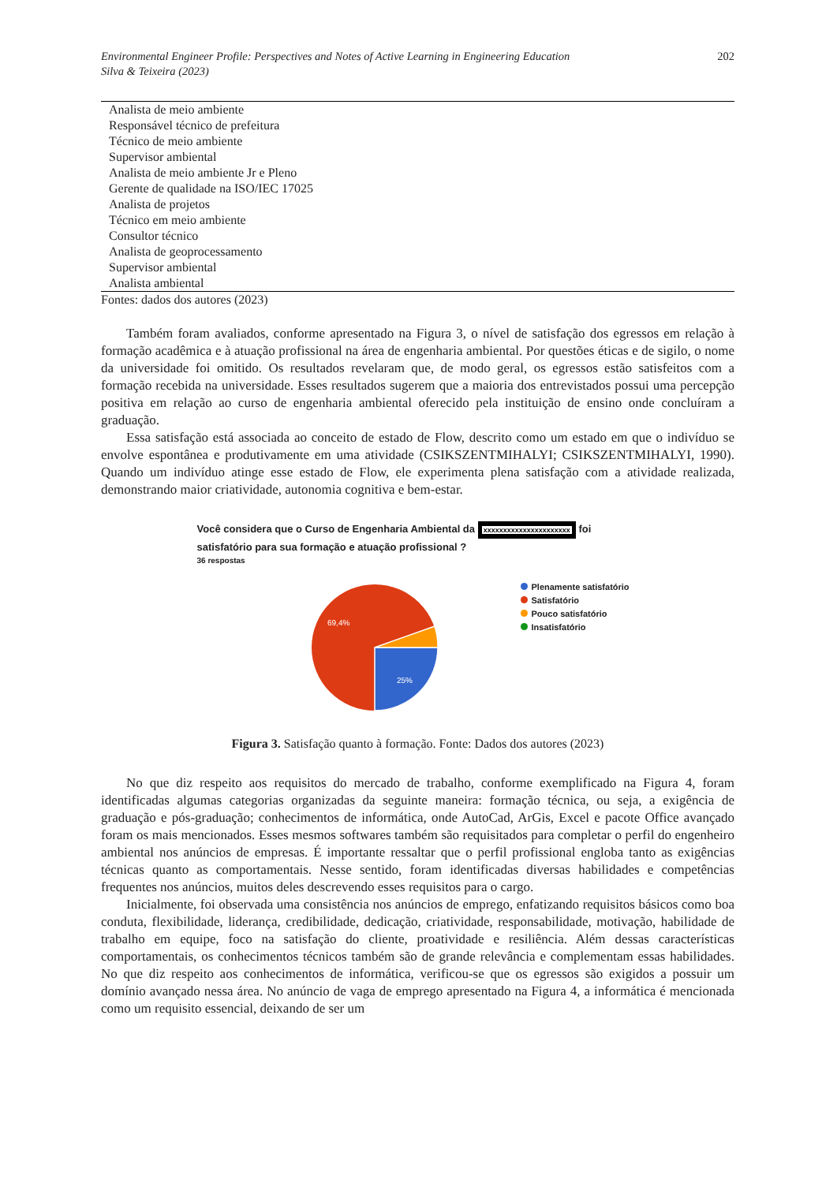Environmental Engineer Profile: Perspectives and Notes of Active Learning in Engineering Education
Silva & Teixeira (2023)
202
| Analista de meio ambiente |
| Responsável técnico de prefeitura |
| Técnico de meio ambiente |
| Supervisor ambiental |
| Analista de meio ambiente Jr e Pleno |
| Gerente de qualidade na ISO/IEC 17025 |
| Analista de projetos |
| Técnico em meio ambiente |
| Consultor técnico |
| Analista de geoprocessamento |
| Supervisor ambiental |
| Analista ambiental |
Fontes: dados dos autores (2023)
Também foram avaliados, conforme apresentado na Figura 3, o nível de satisfação dos egressos em relação à formação acadêmica e à atuação profissional na área de engenharia ambiental. Por questões éticas e de sigilo, o nome da universidade foi omitido. Os resultados revelaram que, de modo geral, os egressos estão satisfeitos com a formação recebida na universidade. Esses resultados sugerem que a maioria dos entrevistados possui uma percepção positiva em relação ao curso de engenharia ambiental oferecido pela instituição de ensino onde concluíram a graduação.
Essa satisfação está associada ao conceito de estado de Flow, descrito como um estado em que o indivíduo se envolve espontânea e produtivamente em uma atividade (CSIKSZENTMIHALYI; CSIKSZENTMIHALYI, 1990). Quando um indivíduo atinge esse estado de Flow, ele experimenta plena satisfação com a atividade realizada, demonstrando maior criatividade, autonomia cognitiva e bem-estar.
Você considera que o Curso de Engenharia Ambiental da xxxxxxxxxxxxxxxxxxxxxx foi
satisfatório para sua formação e atuação profissional ?
36 respostas
69,4%
25%
Plenamente satisfatório
Satisfatório
Pouco satisfatório
Insatisfatório
Figura 3. Satisfação quanto à formação. Fonte: Dados dos autores (2023)
No que diz respeito aos requisitos do mercado de trabalho, conforme exemplificado na Figura 4, foram identificadas algumas categorias organizadas da seguinte maneira: formação técnica, ou seja, a exigência de graduação e pós-graduação; conhecimentos de informática, onde AutoCad, ArGis, Excel e pacote Office avançado foram os mais mencionados. Esses mesmos softwares também são requisitados para completar o perfil do engenheiro ambiental nos anúncios de empresas. É importante ressaltar que o perfil profissional engloba tanto as exigências técnicas quanto as comportamentais. Nesse sentido, foram identificadas diversas habilidades e competências frequentes nos anúncios, muitos deles descrevendo esses requisitos para o cargo.
Inicialmente, foi observada uma consistência nos anúncios de emprego, enfatizando requisitos básicos como boa conduta, flexibilidade, liderança, credibilidade, dedicação, criatividade, responsabilidade, motivação, habilidade de trabalho em equipe, foco na satisfação do cliente, proatividade e resiliência. Além dessas características comportamentais, os conhecimentos técnicos também são de grande relevância e complementam essas habilidades. No que diz respeito aos conhecimentos de informática, verificou-se que os egressos são exigidos a possuir um domínio avançado nessa área. No anúncio de vaga de emprego apresentado na Figura 4, a informática é mencionada como um requisito essencial, deixando de ser um